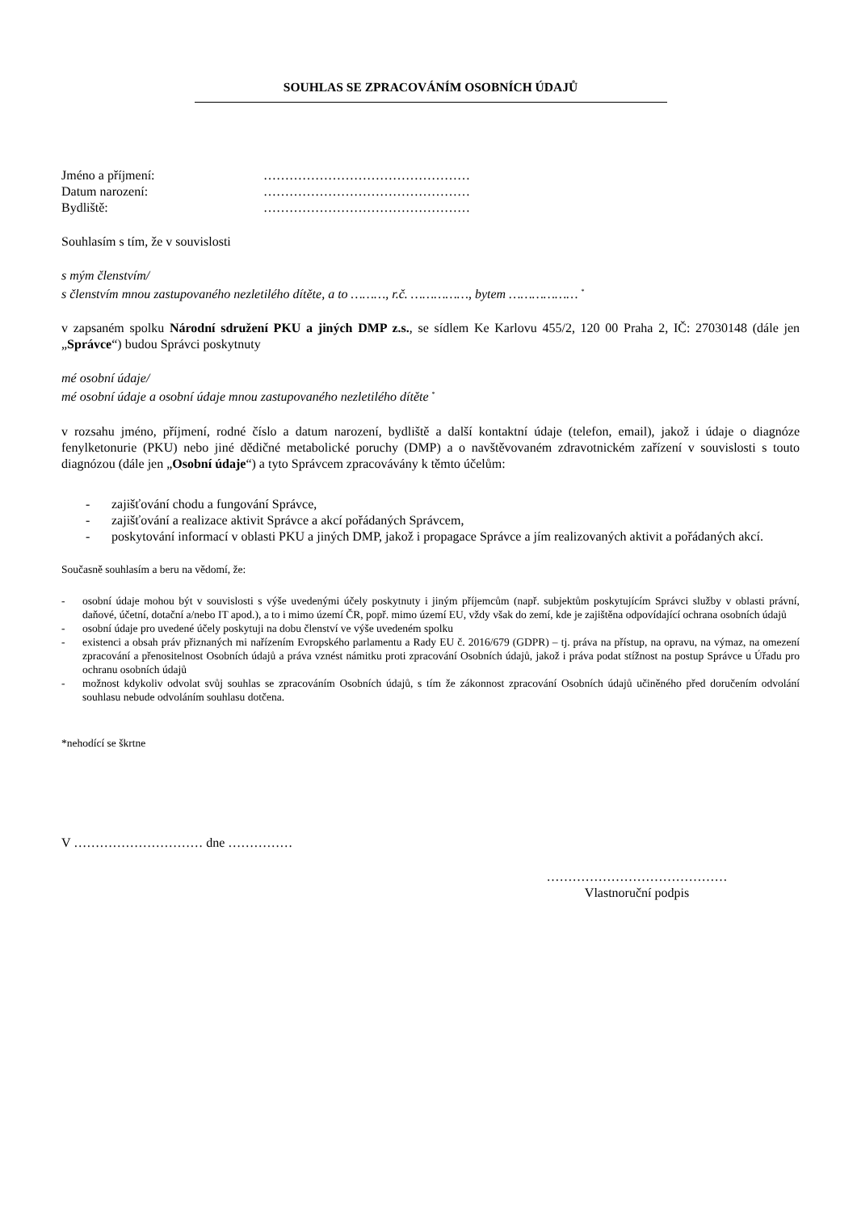SOUHLAS SE ZPRACOVÁNÍM OSOBNÍCH ÚDAJŮ
Jméno a příjmení: …………………………………………
Datum narození: …………………………………………
Bydliště: …………………………………………
Souhlasím s tím, že v souvislosti
s mým členstvím/
s členstvím mnou zastupovaného nezletilého dítěte, a to ………, r.č. ……………, bytem ……………… <sup>*</sup>
v zapsaném spolku Národní sdružení PKU a jiných DMP z.s., se sídlem Ke Karlovu 455/2, 120 00 Praha 2, IČ: 27030148 (dále jen „Správce“) budou Správci poskytnuty
mé osobní údaje/
mé osobní údaje a osobní údaje mnou zastupovaného nezletilého dítěte <sup>*</sup>
v rozsahu jméno, příjmení, rodné číslo a datum narození, bydliště a další kontaktní údaje (telefon, email), jakož i údaje o diagnóze fenylketonurie (PKU) nebo jiné dědičné metabolické poruchy (DMP) a o navštěvovaném zdravotnickém zařízení v souvislosti s touto diagnózou (dále jen „Osobní údaje“) a tyto Správcem zpracovávány k těmto účelům:
- zajišťování chodu a fungování Správce,
- zajišťování a realizace aktivit Správce a akcí pořádaných Správcem,
- poskytování informací v oblasti PKU a jiných DMP, jakož i propagace Správce a jím realizovaných aktivit a pořádaných akcí.
Současně souhlasím a beru na vědomí, že:
- osobní údaje mohou být v souvislosti s výše uvedenými účely poskytnuty i jiným příjemcům (např. subjektům poskytujícím Správci služby v oblasti právní, daňové, účetní, dotační a/nebo IT apod.), a to i mimo území ČR, popř. mimo území EU, vždy však do zemí, kde je zajištěna odpovídající ochrana osobních údajů
- osobní údaje pro uvedené účely poskytuji na dobu členství ve výše uvedeném spolku
- existenci a obsah práv přiznaných mi nařízením Evropského parlamentu a Rady EU č. 2016/679 (GDPR) – tj. práva na přístup, na opravu, na výmaz, na omezení zpracování a přenositelnost Osobních údajů a práva vznést námitku proti zpracování Osobních údajů, jakož i práva podat stížnost na postup Správce u Úřadu pro ochranu osobních údajů
- možnost kdykoliv odvolat svůj souhlas se zpracováním Osobních údajů, s tím že zákonnost zpracování Osobních údajů učiněného před doručením odvolání souhlasu nebude odvoláním souhlasu dotčena.
*nehodící se škrtne
V ………………………… dne ……………
……………………………………
Vlastnoruční podpis